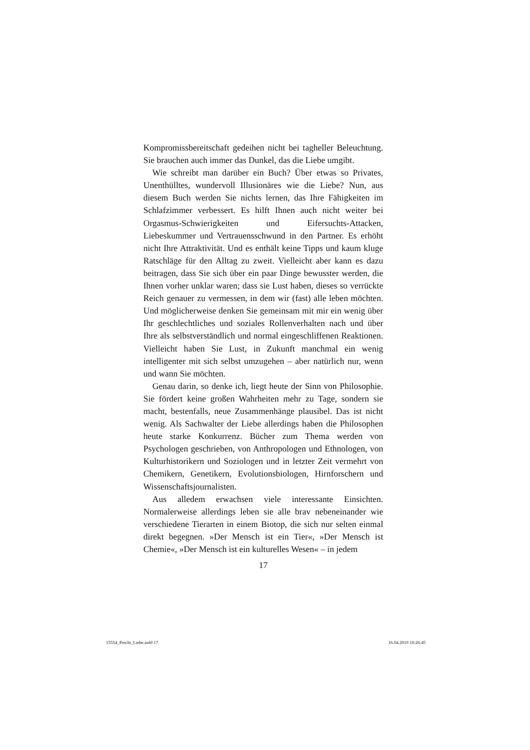Kompromissbereitschaft gedeihen nicht bei tagheller Beleuchtung. Sie brauchen auch immer das Dunkel, das die Liebe umgibt.
Wie schreibt man darüber ein Buch? Über etwas so Privates, Unenthülltes, wundervoll Illusionäres wie die Liebe? Nun, aus diesem Buch werden Sie nichts lernen, das Ihre Fähigkeiten im Schlafzimmer verbessert. Es hilft Ihnen auch nicht weiter bei Orgasmus-Schwierigkeiten und Eifersuchts-Attacken, Liebeskummer und Vertrauensschwund in den Partner. Es erhöht nicht Ihre Attraktivität. Und es enthält keine Tipps und kaum kluge Ratschläge für den Alltag zu zweit. Vielleicht aber kann es dazu beitragen, dass Sie sich über ein paar Dinge bewusster werden, die Ihnen vorher unklar waren; dass sie Lust haben, dieses so verrückte Reich genauer zu vermessen, in dem wir (fast) alle leben möchten. Und möglicherweise denken Sie gemeinsam mit mir ein wenig über Ihr geschlechtliches und soziales Rollenverhalten nach und über Ihre als selbstverständlich und normal eingeschliffenen Reaktionen. Vielleicht haben Sie Lust, in Zukunft manchmal ein wenig intelligenter mit sich selbst umzugehen – aber natürlich nur, wenn und wann Sie möchten.
Genau darin, so denke ich, liegt heute der Sinn von Philosophie. Sie fördert keine großen Wahrheiten mehr zu Tage, sondern sie macht, bestenfalls, neue Zusammenhänge plausibel. Das ist nicht wenig. Als Sachwalter der Liebe allerdings haben die Philosophen heute starke Konkurrenz. Bücher zum Thema werden von Psychologen geschrieben, von Anthropologen und Ethnologen, von Kulturhistorikern und Soziologen und in letzter Zeit vermehrt von Chemikern, Genetikern, Evolutionsbiologen, Hirnforschern und Wissenschaftsjournalisten.
Aus alledem erwachsen viele interessante Einsichten. Normalerweise allerdings leben sie alle brav nebeneinander wie verschiedene Tierarten in einem Biotop, die sich nur selten einmal direkt begegnen. »Der Mensch ist ein Tier«, »Der Mensch ist Chemie«, »Der Mensch ist ein kulturelles Wesen« – in jedem
17
15554_Precht_Liebe.indd 17 16.04.2010 10:26:45